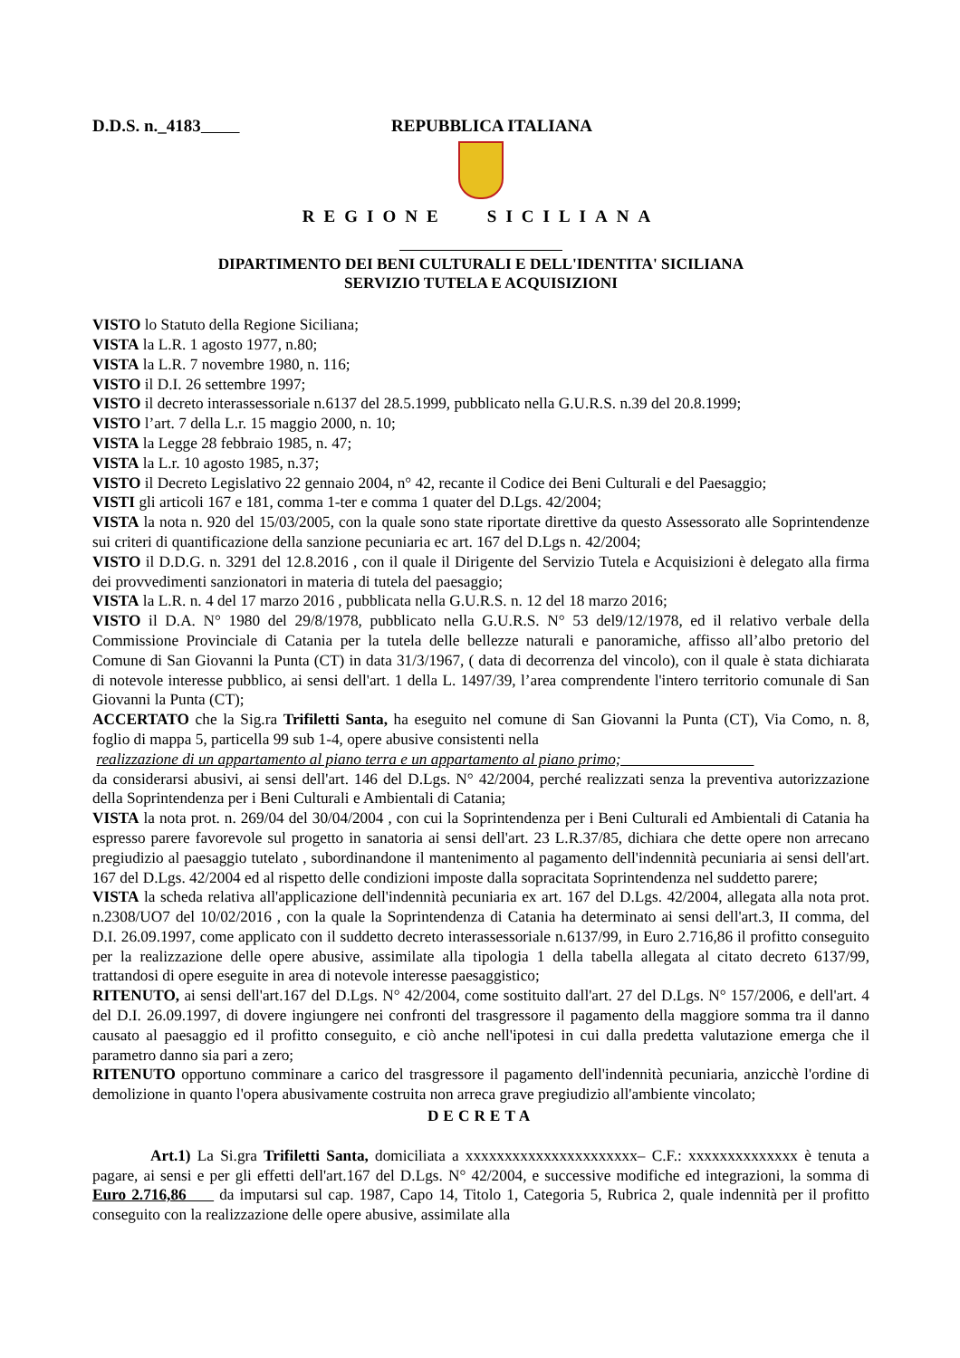D.D.S. n._4183 REPUBBLICA ITALIANA
REGIONE SICILIANA
DIPARTIMENTO DEI BENI CULTURALI E DELL'IDENTITA' SICILIANA
SERVIZIO TUTELA E ACQUISIZIONI
VISTO lo Statuto della Regione Siciliana;
VISTA la L.R. 1 agosto 1977, n.80;
VISTA la L.R. 7 novembre 1980, n. 116;
VISTO il D.I. 26 settembre 1997;
VISTO il decreto interassessoriale n.6137 del 28.5.1999, pubblicato nella G.U.R.S. n.39 del 20.8.1999;
VISTO l’art. 7 della L.r. 15 maggio 2000, n. 10;
VISTA la Legge 28 febbraio 1985, n. 47;
VISTA la L.r. 10 agosto 1985, n.37;
VISTO il Decreto Legislativo 22 gennaio 2004, n° 42, recante il Codice dei Beni Culturali e del Paesaggio;
VISTI gli articoli 167 e 181, comma 1-ter e comma 1 quater del D.Lgs. 42/2004;
VISTA la nota n. 920 del 15/03/2005, con la quale sono state riportate direttive da questo Assessorato alle Soprintendenze sui criteri di quantificazione della sanzione pecuniaria ec art. 167 del D.Lgs n. 42/2004;
VISTO il D.D.G. n. 3291 del 12.8.2016 , con il quale il Dirigente del Servizio Tutela e Acquisizioni è delegato alla firma dei provvedimenti sanzionatori in materia di tutela del paesaggio;
VISTA la L.R. n. 4 del 17 marzo 2016 , pubblicata nella G.U.R.S. n. 12 del 18 marzo 2016;
VISTO il D.A. N° 1980 del 29/8/1978, pubblicato nella G.U.R.S. N° 53 del9/12/1978, ed il relativo verbale della Commissione Provinciale di Catania per la tutela delle bellezze naturali e panoramiche, affisso all’albo pretorio del Comune di San Giovanni la Punta (CT) in data 31/3/1967, ( data di decorrenza del vincolo), con il quale è stata dichiarata di notevole interesse pubblico, ai sensi dell'art. 1 della L. 1497/39, l’area comprendente l'intero territorio comunale di San Giovanni la Punta (CT);
ACCERTATO che la Sig.ra Trifiletti Santa, ha eseguito nel comune di San Giovanni la Punta (CT), Via Como, n. 8, foglio di mappa 5, particella 99 sub 1-4, opere abusive consistenti nella
realizzazione di un appartamento al piano terra e un appartamento al piano primo;
da considerarsi abusivi, ai sensi dell'art. 146 del D.Lgs. N° 42/2004, perché realizzati senza la preventiva autorizzazione della Soprintendenza per i Beni Culturali e Ambientali di Catania;
VISTA la nota prot. n. 269/04 del 30/04/2004 , con cui la Soprintendenza per i Beni Culturali ed Ambientali di Catania ha espresso parere favorevole sul progetto in sanatoria ai sensi dell'art. 23 L.R.37/85, dichiara che dette opere non arrecano pregiudizio al paesaggio tutelato , subordinandone il mantenimento al pagamento dell'indennità pecuniaria ai sensi dell'art. 167 del D.Lgs. 42/2004 ed al rispetto delle condizioni imposte dalla sopracitata Soprintendenza nel suddetto parere;
VISTA la scheda relativa all'applicazione dell'indennità pecuniaria ex art. 167 del D.Lgs. 42/2004, allegata alla nota prot. n.2308/UO7 del 10/02/2016 , con la quale la Soprintendenza di Catania ha determinato ai sensi dell'art.3, II comma, del D.I. 26.09.1997, come applicato con il suddetto decreto interassessoriale n.6137/99, in Euro 2.716,86 il profitto conseguito per la realizzazione delle opere abusive, assimilate alla tipologia 1 della tabella allegata al citato decreto 6137/99, trattandosi di opere eseguite in area di notevole interesse paesaggistico;
RITENUTO, ai sensi dell'art.167 del D.Lgs. N° 42/2004, come sostituito dall'art. 27 del D.Lgs. N° 157/2006, e dell'art. 4 del D.I. 26.09.1997, di dovere ingiungere nei confronti del trasgressore il pagamento della maggiore somma tra il danno causato al paesaggio ed il profitto conseguito, e ciò anche nell'ipotesi in cui dalla predetta valutazione emerga che il parametro danno sia pari a zero;
RITENUTO opportuno comminare a carico del trasgressore il pagamento dell'indennità pecuniaria, anzicchè l'ordine di demolizione in quanto l'opera abusivamente costruita non arreca grave pregiudizio all'ambiente vincolato;
DECRETA
Art.1) La Si.gra Trifiletti Santa, domiciliata a xxxxxxxxxxxxxxxxxxxxxx– C.F.: xxxxxxxxxxxxxx è tenuta a pagare, ai sensi e per gli effetti dell'art.167 del D.Lgs. N° 42/2004, e successive modifiche ed integrazioni, la somma di Euro 2.716,86 da imputarsi sul cap. 1987, Capo 14, Titolo 1, Categoria 5, Rubrica 2, quale indennità per il profitto conseguito con la realizzazione delle opere abusive, assimilate alla